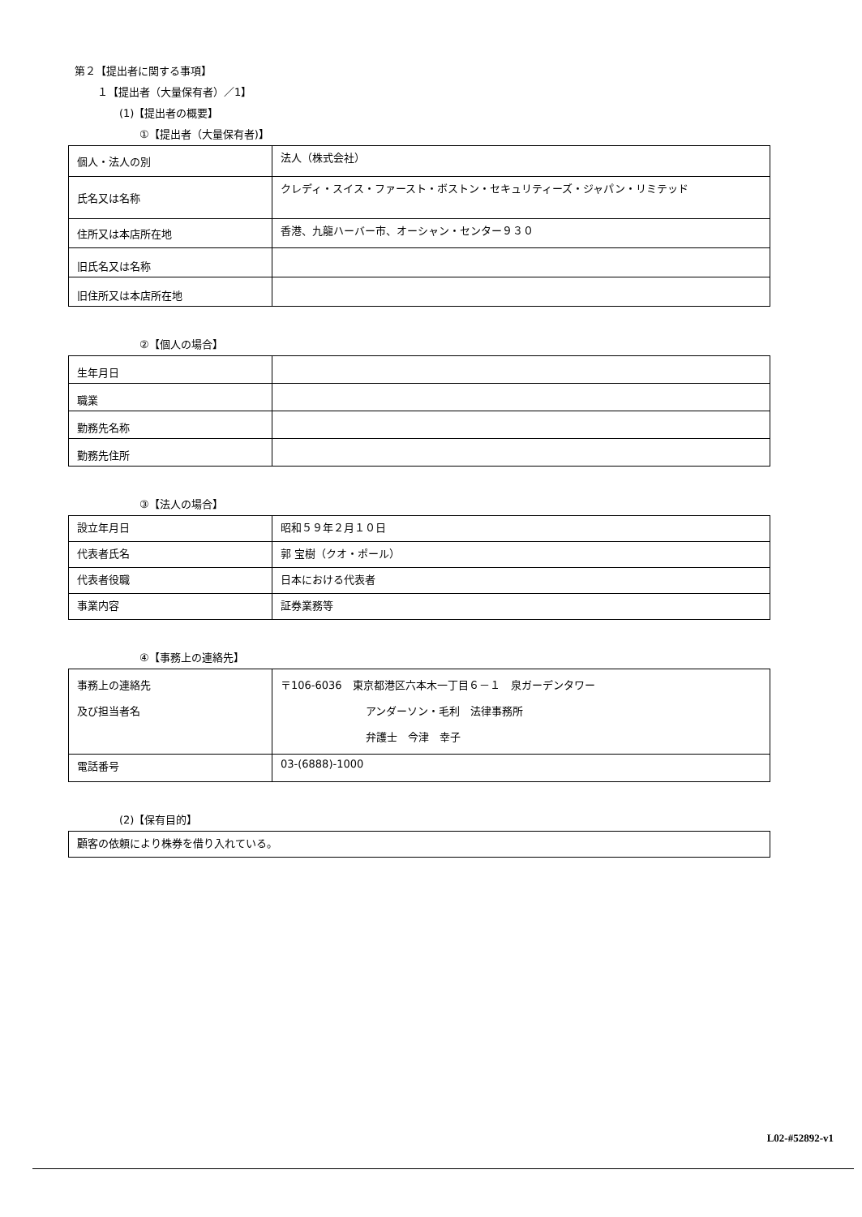第２【提出者に関する事項】
１【提出者（大量保有者）／1】
(1)【提出者の概要】
①【提出者（大量保有者)】
| 個人・法人の別 | 法人（株式会社） |
| 氏名又は名称 | クレディ・スイス・ファースト・ボストン・セキュリティーズ・ジャパン・リミテッド |
| 住所又は本店所在地 | 香港、九龍ハーバー市、オーシャン・センター９３０ |
| 旧氏名又は名称 | |
| 旧住所又は本店所在地 | |
②【個人の場合】
| 生年月日 | |
| 職業 | |
| 勤務先名称 | |
| 勤務先住所 | |
③【法人の場合】
| 設立年月日 | 昭和５９年２月１０日 |
| 代表者氏名 | 郭 宝樹（クオ・ポール） |
| 代表者役職 | 日本における代表者 |
| 事業内容 | 証券業務等 |
④【事務上の連絡先】
| 事務上の連絡先 及び担当者名 | 〒106-6036 東京都港区六本木一丁目６－１ 泉ガーデンタワー アンダーソン・毛利 法律事務所 弁護士 今津 幸子 |
| 電話番号 | 03-(6888)-1000 |
(2)【保有目的】
| 顧客の依頼により株券を借り入れている。 |
L02-#52892-v1